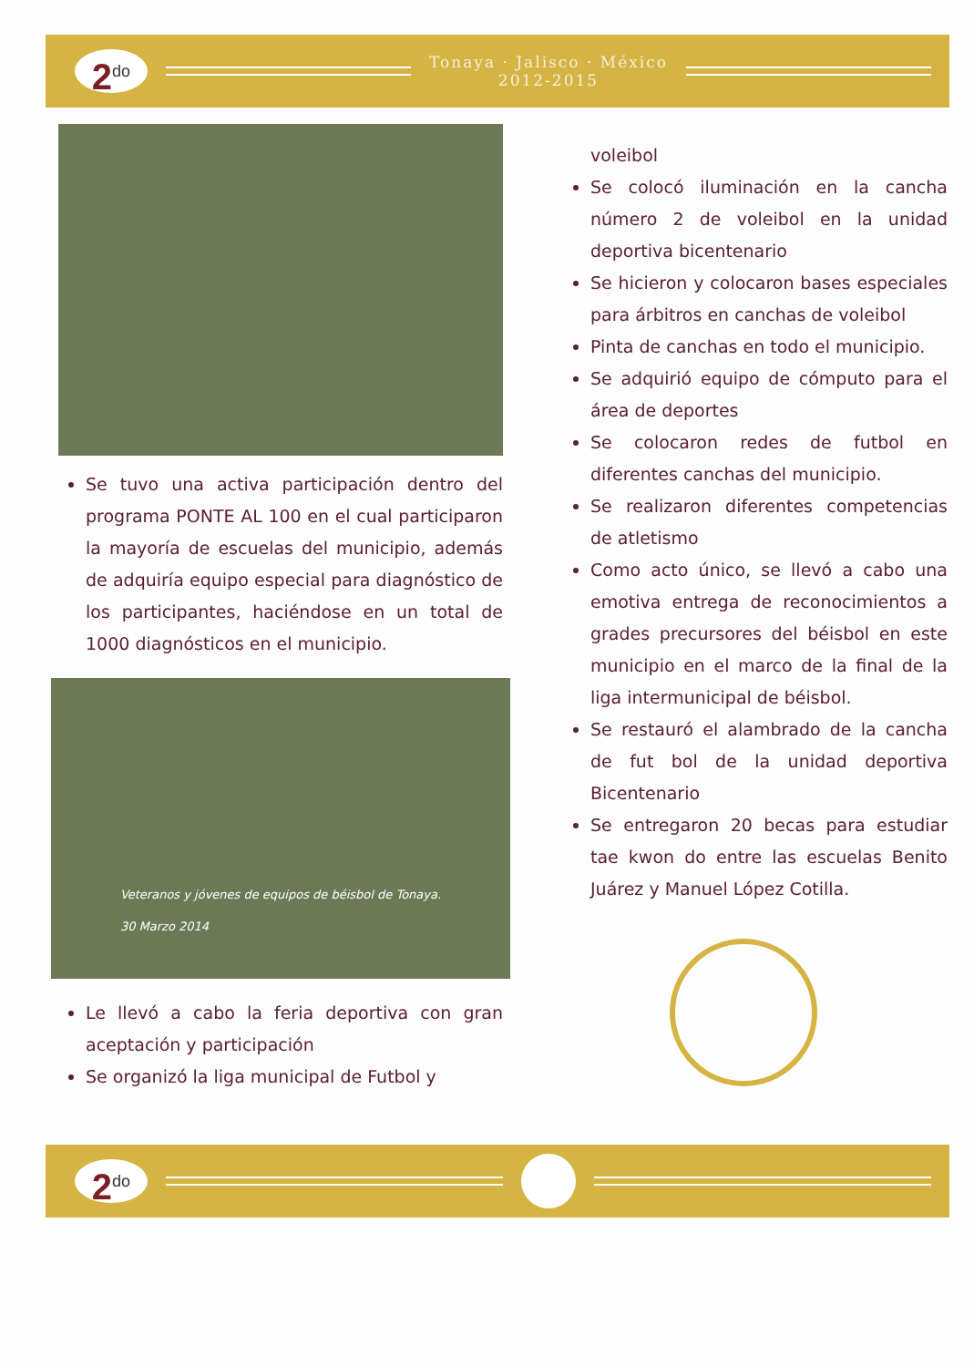2<sup>do</sup>
Tonaya · Jalisco · México
2012-2015
Se tuvo una activa participación dentro del programa PONTE AL 100 en el cual participaron la mayoría de escuelas del municipio, además de adquiría equipo especial para diagnóstico de los participantes, haciéndose en un total de 1000 diagnósticos en el municipio.
Veteranos y jóvenes de equipos de béisbol de Tonaya.
30 Marzo 2014
Le llevó a cabo la feria deportiva con gran aceptación y participación
Se organizó la liga municipal de Futbol y
voleibol
Se colocó iluminación en la cancha número 2 de voleibol en la unidad deportiva bicentenario
Se hicieron y colocaron bases especiales para árbitros en canchas de voleibol
Pinta de canchas en todo el municipio.
Se adquirió equipo de cómputo para el área de deportes
Se colocaron redes de futbol en diferentes canchas del municipio.
Se realizaron diferentes competencias de atletismo
Como acto único, se llevó a cabo una emotiva entrega de reconocimientos a grades precursores del béisbol en este municipio en el marco de la final de la liga intermunicipal de béisbol.
Se restauró el alambrado de la cancha de fut bol de la unidad deportiva Bicentenario
Se entregaron 20 becas para estudiar tae kwon do entre las escuelas Benito Juárez y Manuel López Cotilla.
2<sup>do</sup>